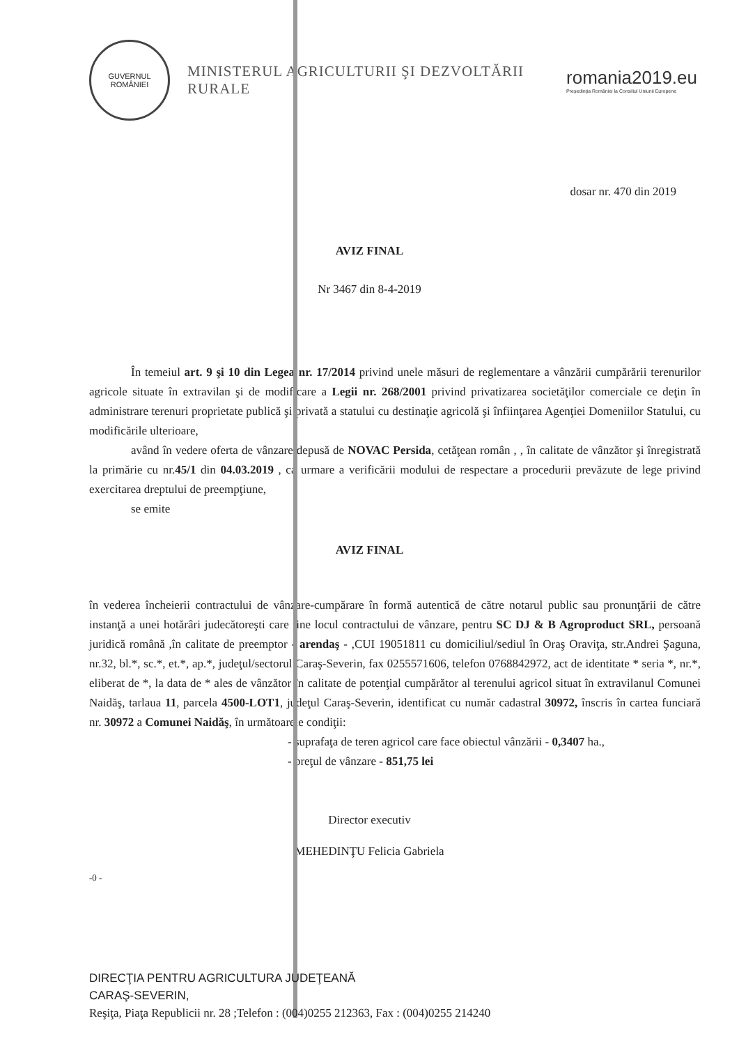GUVERNUL
ROMÂNIEI
MINISTERUL AGRICULTURII ŞI DEZVOLTĂRII RURALE
romania2019.eu
Preşedinţia României la Consiliul Uniunii Europene
dosar nr. 470 din 2019
AVIZ FINAL
Nr 3467 din 8-4-2019
În temeiul art. 9 şi 10 din Legea nr. 17/2014 privind unele măsuri de reglementare a vânzării cumpărării terenurilor agricole situate în extravilan şi de modificare a Legii nr. 268/2001 privind privatizarea societăţilor comerciale ce deţin în administrare terenuri proprietate publică şi privată a statului cu destinaţie agricolă şi înfiinţarea Agenţiei Domeniilor Statului, cu modificările ulterioare,
având în vedere oferta de vânzare depusă de NOVAC Persida, cetăţean român , , în calitate de vânzător şi înregistrată la primărie cu nr.45/1 din 04.03.2019 , ca urmare a verificării modului de respectare a procedurii prevăzute de lege privind exercitarea dreptului de preempţiune,
se emite
AVIZ FINAL
în vederea încheierii contractului de vânzare-cumpărare în formă autentică de către notarul public sau pronunţării de către instanţă a unei hotărâri judecătoreşti care ţine locul contractului de vânzare, pentru SC DJ & B Agroproduct SRL, persoană juridică română ,în calitate de preemptor - arendaş - ,CUI 19051811 cu domiciliul/sediul în Oraş Oraviţa, str.Andrei Şaguna, nr.32, bl.*, sc.*, et.*, ap.*, judeţul/sectorul Caraş-Severin, fax 0255571606, telefon 0768842972, act de identitate * seria *, nr.*, eliberat de *, la data de * ales de vânzător în calitate de potenţial cumpărător al terenului agricol situat în extravilanul Comunei Naidăş, tarlaua 11, parcela 4500-LOT1, judeţul Caraş-Severin, identificat cu număr cadastral 30972, înscris în cartea funciară nr. 30972 a Comunei Naidăş, în următoarele condiţii:
- suprafaţa de teren agricol care face obiectul vânzării - 0,3407 ha.,
- preţul de vânzare - 851,75 lei
Director executiv
MEHEDINŢU Felicia Gabriela
-0 -
DIRECŢIA PENTRU AGRICULTURA JUDEŢEANĂ
CARAŞ-SEVERIN,
Reşiţa, Piaţa Republicii nr. 28 ;Telefon : (004)0255 212363, Fax : (004)0255 214240